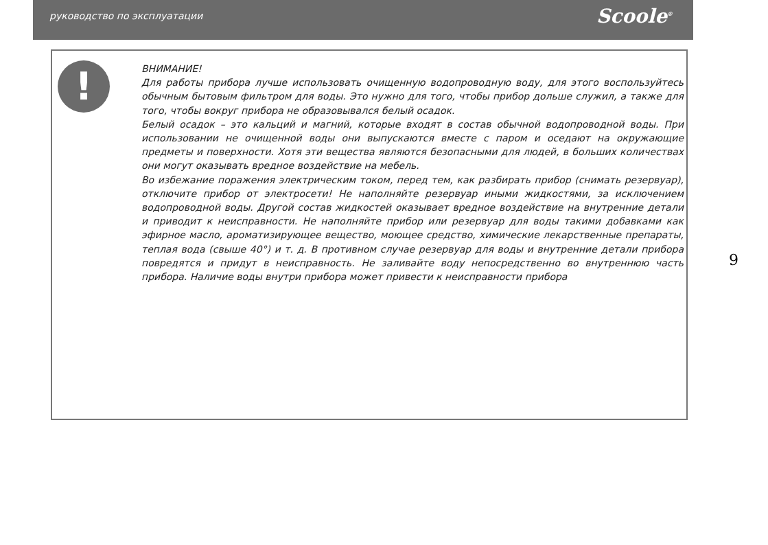руководство по эксплуатации Scoole<sup>®</sup>
!
ВНИМАНИЕ!
Для работы прибора лучше использовать очищенную водопроводную воду, для этого воспользуйтесь обычным бытовым фильтром для воды. Это нужно для того, чтобы прибор дольше служил, а также для того, чтобы вокруг прибора не образовывался белый осадок.
Белый осадок – это кальций и магний, которые входят в состав обычной водопроводной воды. При использовании не очищенной воды они выпускаются вместе с паром и оседают на окружающие предметы и поверхности. Хотя эти вещества являются безопасными для людей, в больших количествах они могут оказывать вредное воздействие на мебель.
Во избежание поражения электрическим током, перед тем, как разбирать прибор (снимать резервуар), отключите прибор от электросети! Не наполняйте резервуар иными жидкостями, за исключением водопроводной воды. Другой состав жидкостей оказывает вредное воздействие на внутренние детали и приводит к неисправности. Не наполняйте прибор или резервуар для воды такими добавками как эфирное масло, ароматизирующее вещество, моющее средство, химические лекарственные препараты, теплая вода (свыше 40°) и т. д. В противном случае резервуар для воды и внутренние детали прибора повредятся и придут в неисправность. Не заливайте воду непосредственно во внутреннюю часть прибора. Наличие воды внутри прибора может привести к неисправности прибора
9